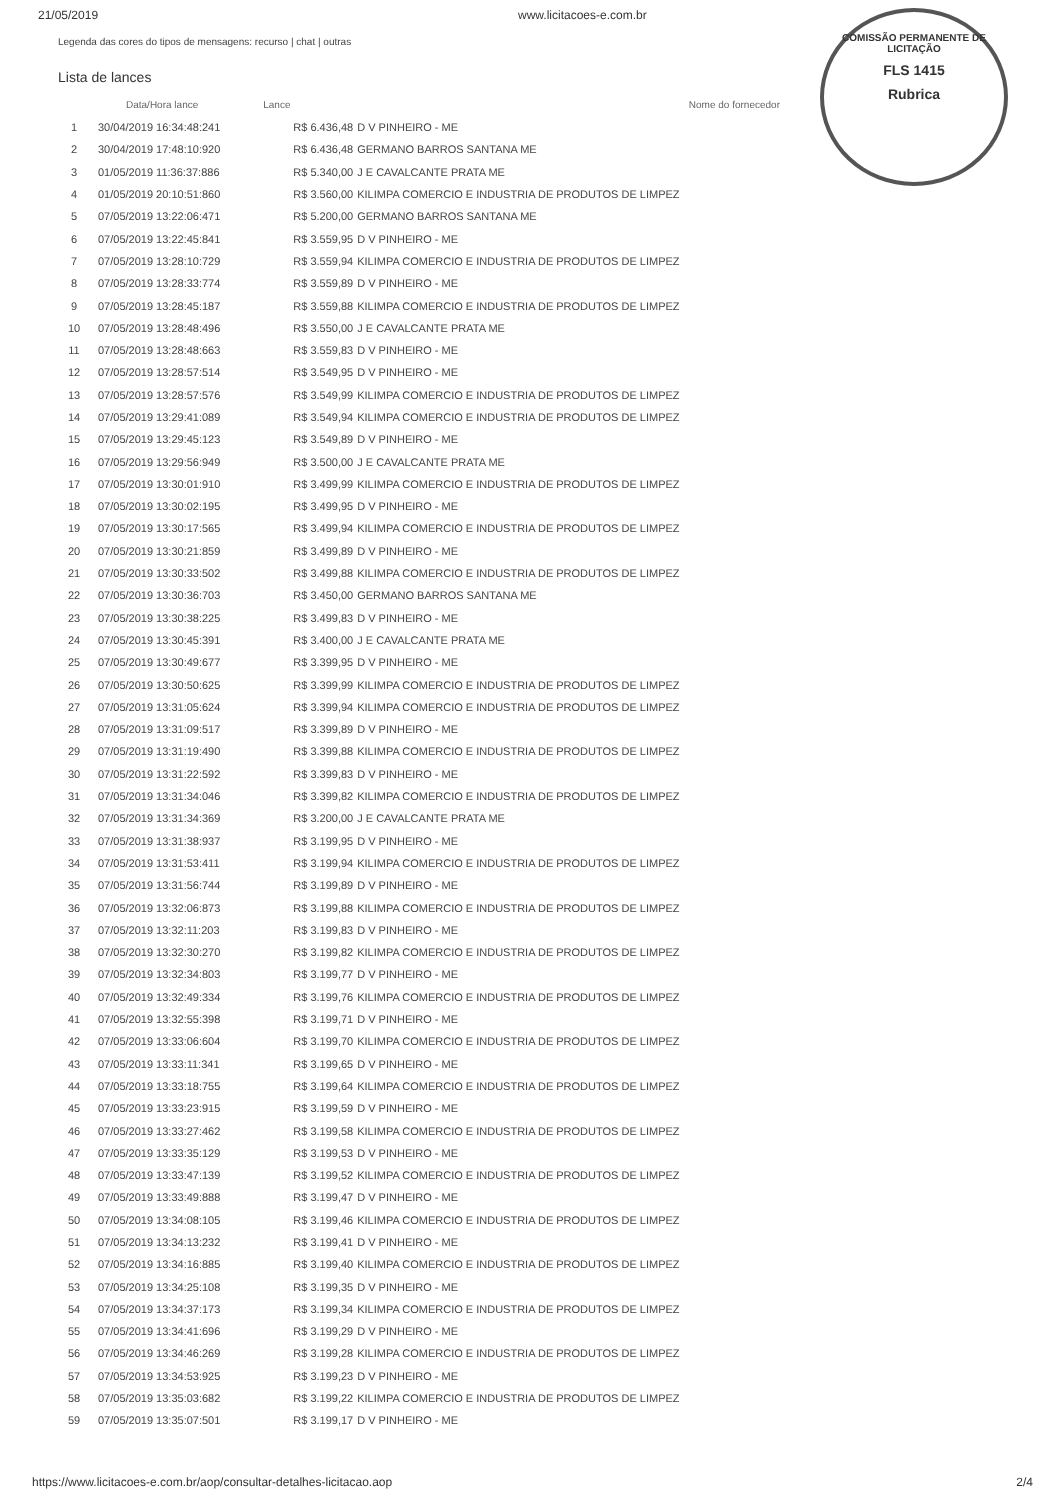21/05/2019 www.licitacoes-e.com.br
Legenda das cores do tipos de mensagens: recurso | chat | outras
COMISSÃO PERMANENTE DE LICITAÇÃO
FLS 1415
Rubrica
Lista de lances
| | Data/Hora lance | Lance | Nome do fornecedor |
| --- | --- | --- | --- |
| 1 | 30/04/2019 16:34:48:241 | R$ 6.436,48 | D V PINHEIRO - ME |
| 2 | 30/04/2019 17:48:10:920 | R$ 6.436,48 | GERMANO BARROS SANTANA ME |
| 3 | 01/05/2019 11:36:37:886 | R$ 5.340,00 | J E CAVALCANTE PRATA ME |
| 4 | 01/05/2019 20:10:51:860 | R$ 3.560,00 | KILIMPA COMERCIO E INDUSTRIA DE PRODUTOS DE LIMPEZ |
| 5 | 07/05/2019 13:22:06:471 | R$ 5.200,00 | GERMANO BARROS SANTANA ME |
| 6 | 07/05/2019 13:22:45:841 | R$ 3.559,95 | D V PINHEIRO - ME |
| 7 | 07/05/2019 13:28:10:729 | R$ 3.559,94 | KILIMPA COMERCIO E INDUSTRIA DE PRODUTOS DE LIMPEZ |
| 8 | 07/05/2019 13:28:33:774 | R$ 3.559,89 | D V PINHEIRO - ME |
| 9 | 07/05/2019 13:28:45:187 | R$ 3.559,88 | KILIMPA COMERCIO E INDUSTRIA DE PRODUTOS DE LIMPEZ |
| 10 | 07/05/2019 13:28:48:496 | R$ 3.550,00 | J E CAVALCANTE PRATA ME |
| 11 | 07/05/2019 13:28:48:663 | R$ 3.559,83 | D V PINHEIRO - ME |
| 12 | 07/05/2019 13:28:57:514 | R$ 3.549,95 | D V PINHEIRO - ME |
| 13 | 07/05/2019 13:28:57:576 | R$ 3.549,99 | KILIMPA COMERCIO E INDUSTRIA DE PRODUTOS DE LIMPEZ |
| 14 | 07/05/2019 13:29:41:089 | R$ 3.549,94 | KILIMPA COMERCIO E INDUSTRIA DE PRODUTOS DE LIMPEZ |
| 15 | 07/05/2019 13:29:45:123 | R$ 3.549,89 | D V PINHEIRO - ME |
| 16 | 07/05/2019 13:29:56:949 | R$ 3.500,00 | J E CAVALCANTE PRATA ME |
| 17 | 07/05/2019 13:30:01:910 | R$ 3.499,99 | KILIMPA COMERCIO E INDUSTRIA DE PRODUTOS DE LIMPEZ |
| 18 | 07/05/2019 13:30:02:195 | R$ 3.499,95 | D V PINHEIRO - ME |
| 19 | 07/05/2019 13:30:17:565 | R$ 3.499,94 | KILIMPA COMERCIO E INDUSTRIA DE PRODUTOS DE LIMPEZ |
| 20 | 07/05/2019 13:30:21:859 | R$ 3.499,89 | D V PINHEIRO - ME |
| 21 | 07/05/2019 13:30:33:502 | R$ 3.499,88 | KILIMPA COMERCIO E INDUSTRIA DE PRODUTOS DE LIMPEZ |
| 22 | 07/05/2019 13:30:36:703 | R$ 3.450,00 | GERMANO BARROS SANTANA ME |
| 23 | 07/05/2019 13:30:38:225 | R$ 3.499,83 | D V PINHEIRO - ME |
| 24 | 07/05/2019 13:30:45:391 | R$ 3.400,00 | J E CAVALCANTE PRATA ME |
| 25 | 07/05/2019 13:30:49:677 | R$ 3.399,95 | D V PINHEIRO - ME |
| 26 | 07/05/2019 13:30:50:625 | R$ 3.399,99 | KILIMPA COMERCIO E INDUSTRIA DE PRODUTOS DE LIMPEZ |
| 27 | 07/05/2019 13:31:05:624 | R$ 3.399,94 | KILIMPA COMERCIO E INDUSTRIA DE PRODUTOS DE LIMPEZ |
| 28 | 07/05/2019 13:31:09:517 | R$ 3.399,89 | D V PINHEIRO - ME |
| 29 | 07/05/2019 13:31:19:490 | R$ 3.399,88 | KILIMPA COMERCIO E INDUSTRIA DE PRODUTOS DE LIMPEZ |
| 30 | 07/05/2019 13:31:22:592 | R$ 3.399,83 | D V PINHEIRO - ME |
| 31 | 07/05/2019 13:31:34:046 | R$ 3.399,82 | KILIMPA COMERCIO E INDUSTRIA DE PRODUTOS DE LIMPEZ |
| 32 | 07/05/2019 13:31:34:369 | R$ 3.200,00 | J E CAVALCANTE PRATA ME |
| 33 | 07/05/2019 13:31:38:937 | R$ 3.199,95 | D V PINHEIRO - ME |
| 34 | 07/05/2019 13:31:53:411 | R$ 3.199,94 | KILIMPA COMERCIO E INDUSTRIA DE PRODUTOS DE LIMPEZ |
| 35 | 07/05/2019 13:31:56:744 | R$ 3.199,89 | D V PINHEIRO - ME |
| 36 | 07/05/2019 13:32:06:873 | R$ 3.199,88 | KILIMPA COMERCIO E INDUSTRIA DE PRODUTOS DE LIMPEZ |
| 37 | 07/05/2019 13:32:11:203 | R$ 3.199,83 | D V PINHEIRO - ME |
| 38 | 07/05/2019 13:32:30:270 | R$ 3.199,82 | KILIMPA COMERCIO E INDUSTRIA DE PRODUTOS DE LIMPEZ |
| 39 | 07/05/2019 13:32:34:803 | R$ 3.199,77 | D V PINHEIRO - ME |
| 40 | 07/05/2019 13:32:49:334 | R$ 3.199,76 | KILIMPA COMERCIO E INDUSTRIA DE PRODUTOS DE LIMPEZ |
| 41 | 07/05/2019 13:32:55:398 | R$ 3.199,71 | D V PINHEIRO - ME |
| 42 | 07/05/2019 13:33:06:604 | R$ 3.199,70 | KILIMPA COMERCIO E INDUSTRIA DE PRODUTOS DE LIMPEZ |
| 43 | 07/05/2019 13:33:11:341 | R$ 3.199,65 | D V PINHEIRO - ME |
| 44 | 07/05/2019 13:33:18:755 | R$ 3.199,64 | KILIMPA COMERCIO E INDUSTRIA DE PRODUTOS DE LIMPEZ |
| 45 | 07/05/2019 13:33:23:915 | R$ 3.199,59 | D V PINHEIRO - ME |
| 46 | 07/05/2019 13:33:27:462 | R$ 3.199,58 | KILIMPA COMERCIO E INDUSTRIA DE PRODUTOS DE LIMPEZ |
| 47 | 07/05/2019 13:33:35:129 | R$ 3.199,53 | D V PINHEIRO - ME |
| 48 | 07/05/2019 13:33:47:139 | R$ 3.199,52 | KILIMPA COMERCIO E INDUSTRIA DE PRODUTOS DE LIMPEZ |
| 49 | 07/05/2019 13:33:49:888 | R$ 3.199,47 | D V PINHEIRO - ME |
| 50 | 07/05/2019 13:34:08:105 | R$ 3.199,46 | KILIMPA COMERCIO E INDUSTRIA DE PRODUTOS DE LIMPEZ |
| 51 | 07/05/2019 13:34:13:232 | R$ 3.199,41 | D V PINHEIRO - ME |
| 52 | 07/05/2019 13:34:16:885 | R$ 3.199,40 | KILIMPA COMERCIO E INDUSTRIA DE PRODUTOS DE LIMPEZ |
| 53 | 07/05/2019 13:34:25:108 | R$ 3.199,35 | D V PINHEIRO - ME |
| 54 | 07/05/2019 13:34:37:173 | R$ 3.199,34 | KILIMPA COMERCIO E INDUSTRIA DE PRODUTOS DE LIMPEZ |
| 55 | 07/05/2019 13:34:41:696 | R$ 3.199,29 | D V PINHEIRO - ME |
| 56 | 07/05/2019 13:34:46:269 | R$ 3.199,28 | KILIMPA COMERCIO E INDUSTRIA DE PRODUTOS DE LIMPEZ |
| 57 | 07/05/2019 13:34:53:925 | R$ 3.199,23 | D V PINHEIRO - ME |
| 58 | 07/05/2019 13:35:03:682 | R$ 3.199,22 | KILIMPA COMERCIO E INDUSTRIA DE PRODUTOS DE LIMPEZ |
| 59 | 07/05/2019 13:35:07:501 | R$ 3.199,17 | D V PINHEIRO - ME |
https://www.licitacoes-e.com.br/aop/consultar-detalhes-licitacao.aop 2/4